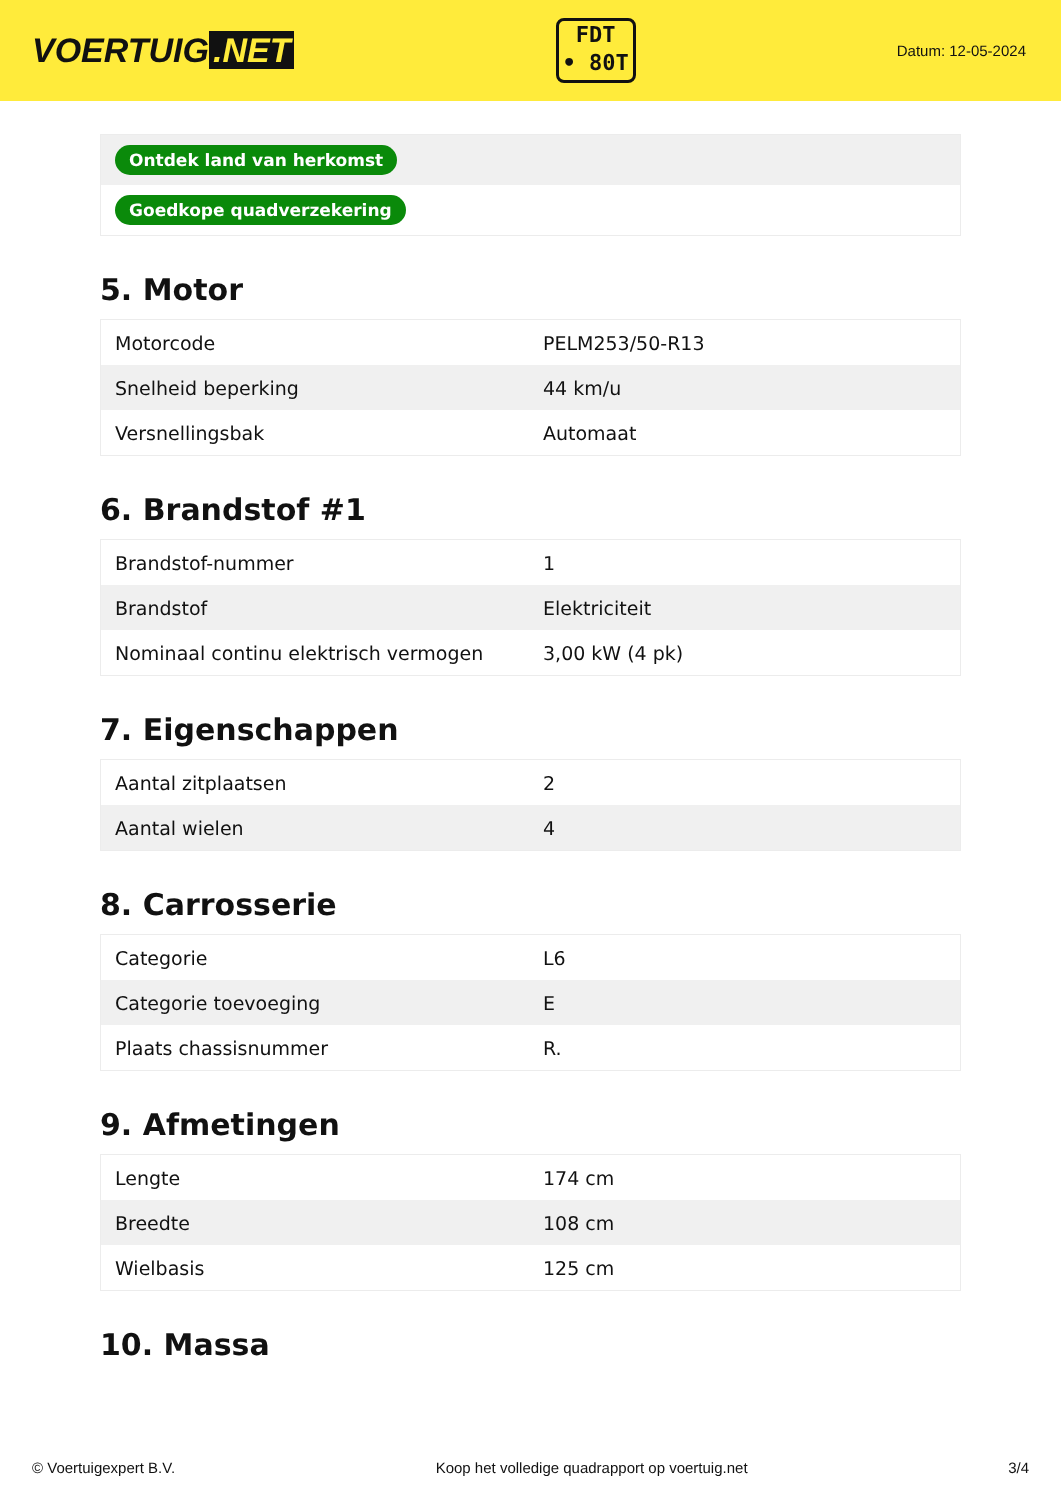VOERTUIG.NET
FDT
• 80T
Datum: 12-05-2024
| Ontdek land van herkomst |
| Goedkope quadverzekering |
5. Motor
| Motorcode | PELM253/50-R13 |
| Snelheid beperking | 44 km/u |
| Versnellingsbak | Automaat |
6. Brandstof #1
| Brandstof-nummer | 1 |
| Brandstof | Elektriciteit |
| Nominaal continu elektrisch vermogen | 3,00 kW (4 pk) |
7. Eigenschappen
| Aantal zitplaatsen | 2 |
| Aantal wielen | 4 |
8. Carrosserie
| Categorie | L6 |
| Categorie toevoeging | E |
| Plaats chassisnummer | R. |
9. Afmetingen
| Lengte | 174 cm |
| Breedte | 108 cm |
| Wielbasis | 125 cm |
10. Massa
© Voertuigexpert B.V. Koop het volledige quadrapport op voertuig.net 3/4